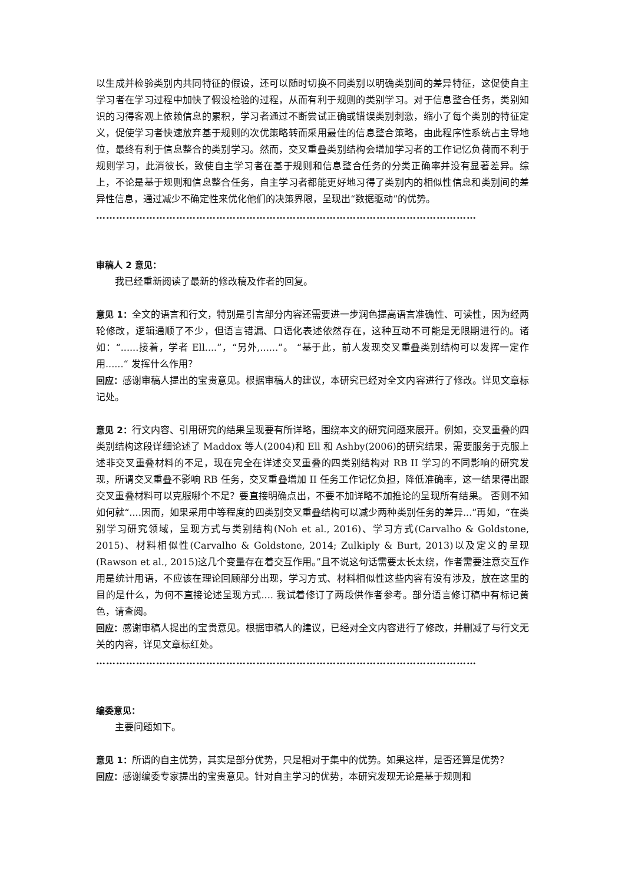以生成并检验类别内共同特征的假设，还可以随时切换不同类别以明确类别间的差异特征，这促使自主学习者在学习过程中加快了假设检验的过程，从而有利于规则的类别学习。对于信息整合任务，类别知识的习得客观上依赖信息的累积，学习者通过不断尝试正确或错误类别刺激，缩小了每个类别的特征定义，促使学习者快速放弃基于规则的次优策略转而采用最佳的信息整合策略，由此程序性系统占主导地位，最终有利于信息整合的类别学习。然而，交叉重叠类别结构会增加学习者的工作记忆负荷而不利于规则学习，此消彼长，致使自主学习者在基于规则和信息整合任务的分类正确率并没有显著差异。综上，不论是基于规则和信息整合任务，自主学习者都能更好地习得了类别内的相似性信息和类别间的差异性信息，通过减少不确定性来优化他们的决策界限，呈现出“数据驱动”的优势。
……………………………………………………………………………………………………
审稿人 2 意见：
我已经重新阅读了最新的修改稿及作者的回复。
意见 1：全文的语言和行文，特别是引言部分内容还需要进一步润色提高语言准确性、可读性，因为经两轮修改，逻辑通顺了不少，但语言错漏、口语化表述依然存在，这种互动不可能是无限期进行的。诸如：“......接着，学者 Ell....”，“另外,......”。 “基于此，前人发现交叉重叠类别结构可以发挥一定作用......“ 发挥什么作用？
回应：感谢审稿人提出的宝贵意见。根据审稿人的建议，本研究已经对全文内容进行了修改。详见文章标记处。
意见 2：行文内容、引用研究的结果呈现要有所详略，围绕本文的研究问题来展开。例如，交叉重叠的四类别结构这段详细论述了 Maddox 等人(2004)和 Ell 和 Ashby(2006)的研究结果，需要服务于克服上述非交叉重叠材料的不足，现在完全在详述交叉重叠的四类别结构对 RB II 学习的不同影响的研究发现，所谓交叉重叠不影响 RB 任务，交叉重叠增加 II 任务工作记忆负担，降低准确率，这一结果得出跟交叉重叠材料可以克服哪个不足？要直接明确点出，不要不加详略不加推论的呈现所有结果。 否则不知如何就“....因而，如果采用中等程度的四类别交叉重叠结构可以减少两种类别任务的差异...”再如，“在类别学习研究领域，呈现方式与类别结构(Noh et al., 2016)、学习方式(Carvalho & Goldstone, 2015)、材料相似性(Carvalho & Goldstone, 2014; Zulkiply & Burt, 2013)以及定义的呈现(Rawson et al., 2015)这几个变量存在着交互作用。”且不说这句话需要太长太绕，作者需要注意交互作用是统计用语，不应该在理论回顾部分出现，学习方式、材料相似性这些内容有没有涉及，放在这里的目的是什么，为何不直接论述呈现方式.... 我试着修订了两段供作者参考。部分语言修订稿中有标记黄色，请查阅。
回应：感谢审稿人提出的宝贵意见。根据审稿人的建议，已经对全文内容进行了修改，并删减了与行文无关的内容，详见文章标红处。
……………………………………………………………………………………………………
编委意见：
主要问题如下。
意见 1：所谓的自主优势，其实是部分优势，只是相对于集中的优势。如果这样，是否还算是优势？
回应：感谢编委专家提出的宝贵意见。针对自主学习的优势，本研究发现无论是基于规则和